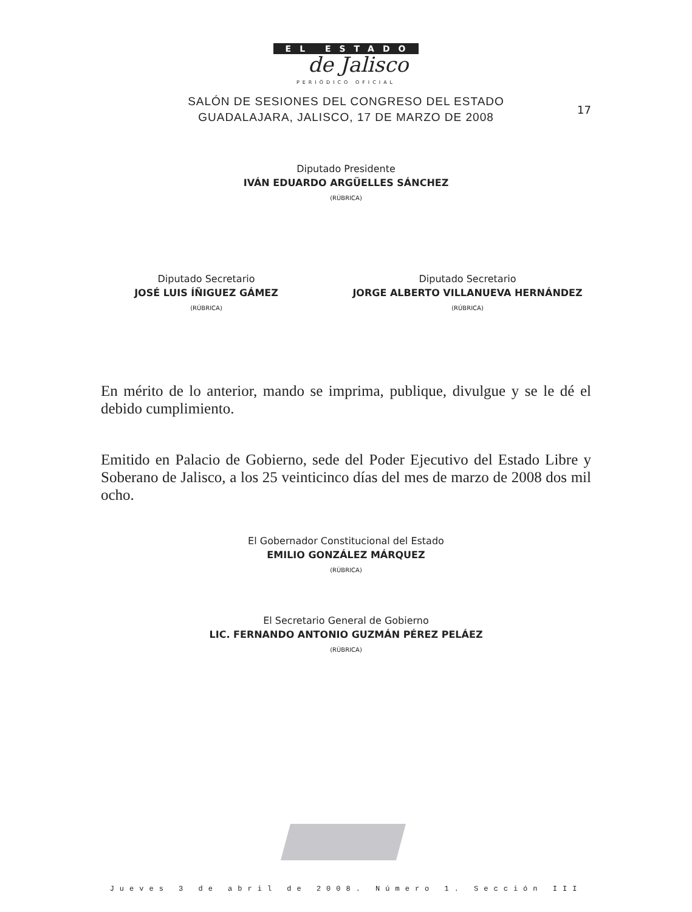EL ESTADO
de Jalisco
PERIÓDICO OFICIAL
17
SALÓN DE SESIONES DEL CONGRESO DEL ESTADO
GUADALAJARA, JALISCO, 17 DE MARZO DE 2008
Diputado Presidente
IVÁN EDUARDO ARGÜELLES SÁNCHEZ
(RÚBRICA)
Diputado Secretario
JOSÉ LUIS ÍÑIGUEZ GÁMEZ
(RÚBRICA)
Diputado Secretario
JORGE ALBERTO VILLANUEVA HERNÁNDEZ
(RÚBRICA)
En mérito de lo anterior, mando se imprima, publique, divulgue y se le dé el debido cumplimiento.
Emitido en Palacio de Gobierno, sede del Poder Ejecutivo del Estado Libre y Soberano de Jalisco, a los 25 veinticinco días del mes de marzo de 2008 dos mil ocho.
El Gobernador Constitucional del Estado
EMILIO GONZÁLEZ MÁRQUEZ
(RÚBRICA)
El Secretario General de Gobierno
LIC. FERNANDO ANTONIO GUZMÁN PÉREZ PELÁEZ
(RÚBRICA)
Jueves 3 de abril de 2008. Número 1. Sección III